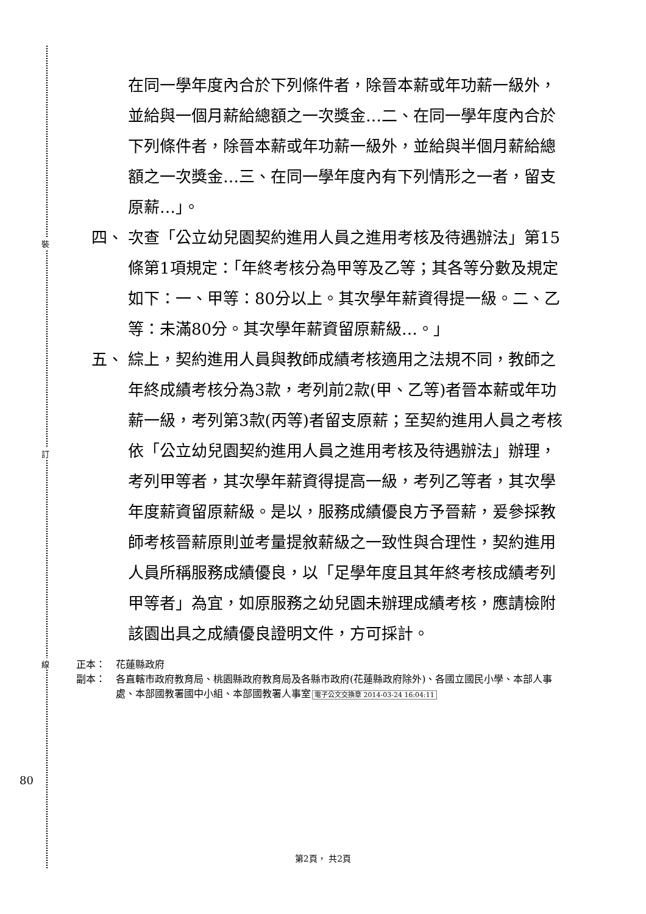裝
訂
線
80
在同一學年度內合於下列條件者，除晉本薪或年功薪一級外，並給與一個月薪給總額之一次獎金…二、在同一學年度內合於下列條件者，除晉本薪或年功薪一級外，並給與半個月薪給總額之一次獎金…三、在同一學年度內有下列情形之一者，留支原薪…」。
四、 次查「公立幼兒園契約進用人員之進用考核及待遇辦法」第15條第1項規定：「年終考核分為甲等及乙等；其各等分數及規定如下：一、甲等：80分以上。其次學年薪資得提一級。二、乙等：未滿80分。其次學年薪資留原薪級…。」
五、 綜上，契約進用人員與教師成績考核適用之法規不同，教師之年終成績考核分為3款，考列前2款(甲、乙等)者晉本薪或年功薪一級，考列第3款(丙等)者留支原薪；至契約進用人員之考核依「公立幼兒園契約進用人員之進用考核及待遇辦法」辦理，考列甲等者，其次學年薪資得提高一級，考列乙等者，其次學年度薪資留原薪級。是以，服務成績優良方予晉薪，爰參採教師考核晉薪原則並考量提敘薪級之一致性與合理性，契約進用人員所稱服務成績優良，以「足學年度且其年終考核成績考列甲等者」為宜，如原服務之幼兒園未辦理成績考核，應請檢附該園出具之成績優良證明文件，方可採計。
正本： 花蓮縣政府
副本： 各直轄市政府教育局、桃園縣政府教育局及各縣市政府(花蓮縣政府除外)、各國立國民小學、本部人事處、本部國教署國中小組、本部國教署人事室 電子公文交換章 2014-03-24 16:04:11
第2頁， 共2頁